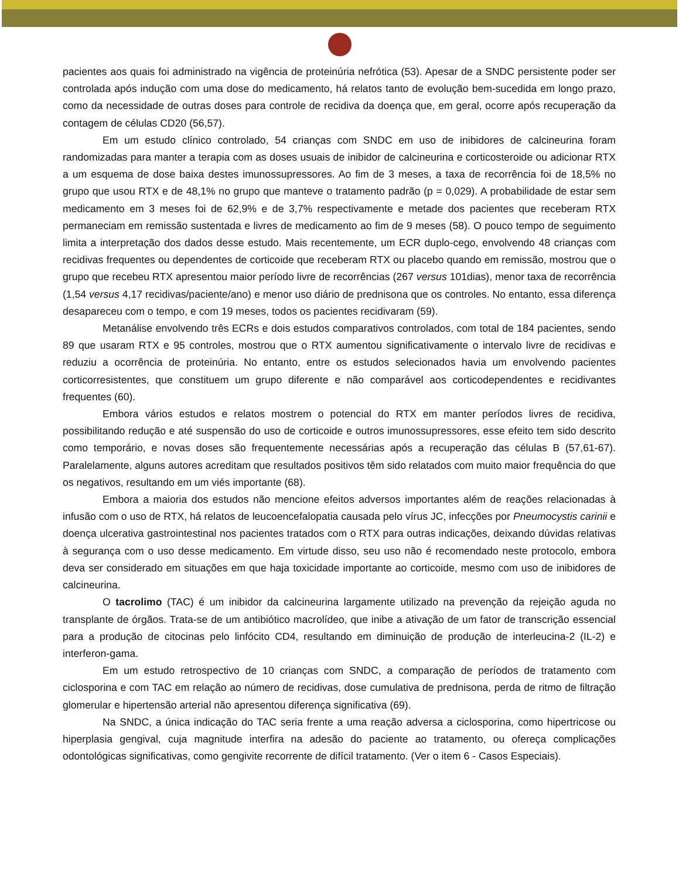pacientes aos quais foi administrado na vigência de proteinúria nefrótica (53). Apesar de a SNDC persistente poder ser controlada após indução com uma dose do medicamento, há relatos tanto de evolução bem-sucedida em longo prazo, como da necessidade de outras doses para controle de recidiva da doença que, em geral, ocorre após recuperação da contagem de células CD20 (56,57).
Em um estudo clínico controlado, 54 crianças com SNDC em uso de inibidores de calcineurina foram randomizadas para manter a terapia com as doses usuais de inibidor de calcineurina e corticosteroide ou adicionar RTX a um esquema de dose baixa destes imunossupressores. Ao fim de 3 meses, a taxa de recorrência foi de 18,5% no grupo que usou RTX e de 48,1% no grupo que manteve o tratamento padrão (p = 0,029). A probabilidade de estar sem medicamento em 3 meses foi de 62,9% e de 3,7% respectivamente e metade dos pacientes que receberam RTX permaneciam em remissão sustentada e livres de medicamento ao fim de 9 meses (58). O pouco tempo de seguimento limita a interpretação dos dados desse estudo. Mais recentemente, um ECR duplo-cego, envolvendo 48 crianças com recidivas frequentes ou dependentes de corticoide que receberam RTX ou placebo quando em remissão, mostrou que o grupo que recebeu RTX apresentou maior período livre de recorrências (267 versus 101dias), menor taxa de recorrência (1,54 versus 4,17 recidivas/paciente/ano) e menor uso diário de prednisona que os controles. No entanto, essa diferença desapareceu com o tempo, e com 19 meses, todos os pacientes recidivaram (59).
Metanálise envolvendo três ECRs e dois estudos comparativos controlados, com total de 184 pacientes, sendo 89 que usaram RTX e 95 controles, mostrou que o RTX aumentou significativamente o intervalo livre de recidivas e reduziu a ocorrência de proteinúria. No entanto, entre os estudos selecionados havia um envolvendo pacientes corticorresistentes, que constituem um grupo diferente e não comparável aos corticodependentes e recidivantes frequentes (60).
Embora vários estudos e relatos mostrem o potencial do RTX em manter períodos livres de recidiva, possibilitando redução e até suspensão do uso de corticoide e outros imunossupressores, esse efeito tem sido descrito como temporário, e novas doses são frequentemente necessárias após a recuperação das células B (57,61-67). Paralelamente, alguns autores acreditam que resultados positivos têm sido relatados com muito maior frequência do que os negativos, resultando em um viés importante (68).
Embora a maioria dos estudos não mencione efeitos adversos importantes além de reações relacionadas à infusão com o uso de RTX, há relatos de leucoencefalopatia causada pelo vírus JC, infecções por Pneumocystis carinii e doença ulcerativa gastrointestinal nos pacientes tratados com o RTX para outras indicações, deixando dúvidas relativas à segurança com o uso desse medicamento. Em virtude disso, seu uso não é recomendado neste protocolo, embora deva ser considerado em situações em que haja toxicidade importante ao corticoide, mesmo com uso de inibidores de calcineurina.
O tacrolimo (TAC) é um inibidor da calcineurina largamente utilizado na prevenção da rejeição aguda no transplante de órgãos. Trata-se de um antibiótico macrolídeo, que inibe a ativação de um fator de transcrição essencial para a produção de citocinas pelo linfócito CD4, resultando em diminuição de produção de interleucina-2 (IL-2) e interferon-gama.
Em um estudo retrospectivo de 10 crianças com SNDC, a comparação de períodos de tratamento com ciclosporina e com TAC em relação ao número de recidivas, dose cumulativa de prednisona, perda de ritmo de filtração glomerular e hipertensão arterial não apresentou diferença significativa (69).
Na SNDC, a única indicação do TAC seria frente a uma reação adversa a ciclosporina, como hipertricose ou hiperplasia gengival, cuja magnitude interfira na adesão do paciente ao tratamento, ou ofereça complicações odontológicas significativas, como gengivite recorrente de difícil tratamento. (Ver o item 6 - Casos Especiais).